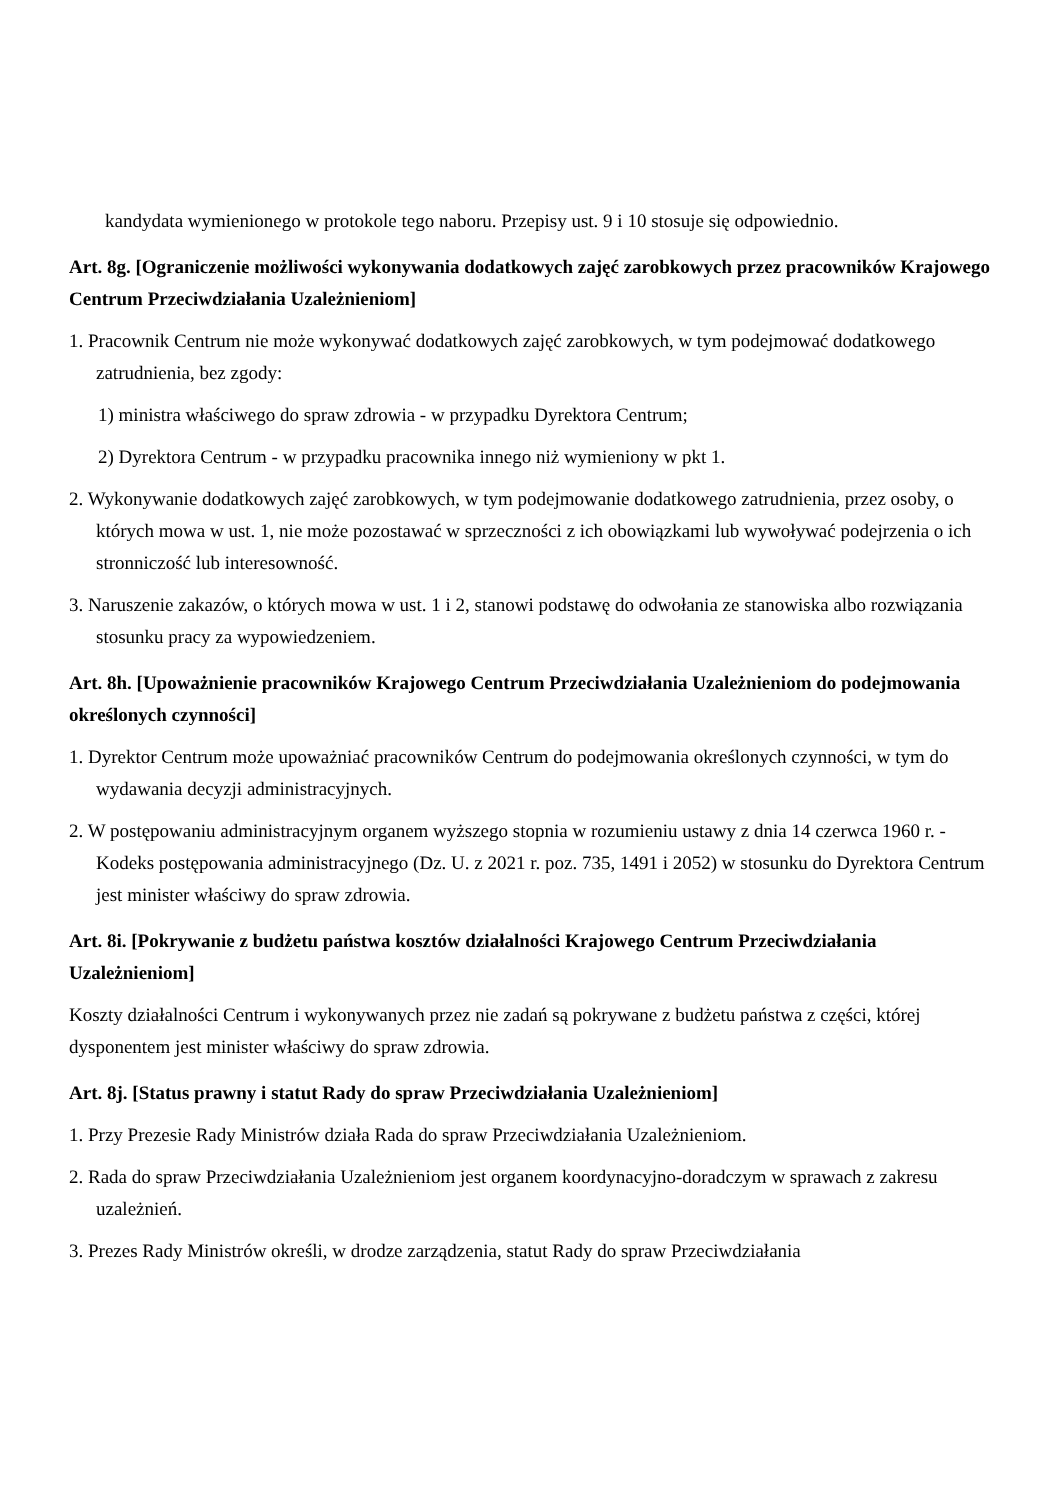kandydata wymienionego w protokole tego naboru. Przepisy ust. 9 i 10 stosuje się odpowiednio.
Art. 8g. [Ograniczenie możliwości wykonywania dodatkowych zajęć zarobkowych przez pracowników Krajowego Centrum Przeciwdziałania Uzależnieniom]
1. Pracownik Centrum nie może wykonywać dodatkowych zajęć zarobkowych, w tym podejmować dodatkowego zatrudnienia, bez zgody:
1) ministra właściwego do spraw zdrowia - w przypadku Dyrektora Centrum;
2) Dyrektora Centrum - w przypadku pracownika innego niż wymieniony w pkt 1.
2. Wykonywanie dodatkowych zajęć zarobkowych, w tym podejmowanie dodatkowego zatrudnienia, przez osoby, o których mowa w ust. 1, nie może pozostawać w sprzeczności z ich obowiązkami lub wywoływać podejrzenia o ich stronniczość lub interesowność.
3. Naruszenie zakazów, o których mowa w ust. 1 i 2, stanowi podstawę do odwołania ze stanowiska albo rozwiązania stosunku pracy za wypowiedzeniem.
Art. 8h. [Upoważnienie pracowników Krajowego Centrum Przeciwdziałania Uzależnieniom do podejmowania określonych czynności]
1. Dyrektor Centrum może upoważniać pracowników Centrum do podejmowania określonych czynności, w tym do wydawania decyzji administracyjnych.
2. W postępowaniu administracyjnym organem wyższego stopnia w rozumieniu ustawy z dnia 14 czerwca 1960 r. - Kodeks postępowania administracyjnego (Dz. U. z 2021 r. poz. 735, 1491 i 2052) w stosunku do Dyrektora Centrum jest minister właściwy do spraw zdrowia.
Art. 8i. [Pokrywanie z budżetu państwa kosztów działalności Krajowego Centrum Przeciwdziałania Uzależnieniom]
Koszty działalności Centrum i wykonywanych przez nie zadań są pokrywane z budżetu państwa z części, której dysponentem jest minister właściwy do spraw zdrowia.
Art. 8j. [Status prawny i statut Rady do spraw Przeciwdziałania Uzależnieniom]
1. Przy Prezesie Rady Ministrów działa Rada do spraw Przeciwdziałania Uzależnieniom.
2. Rada do spraw Przeciwdziałania Uzależnieniom jest organem koordynacyjno-doradczym w sprawach z zakresu uzależnień.
3. Prezes Rady Ministrów określi, w drodze zarządzenia, statut Rady do spraw Przeciwdziałania